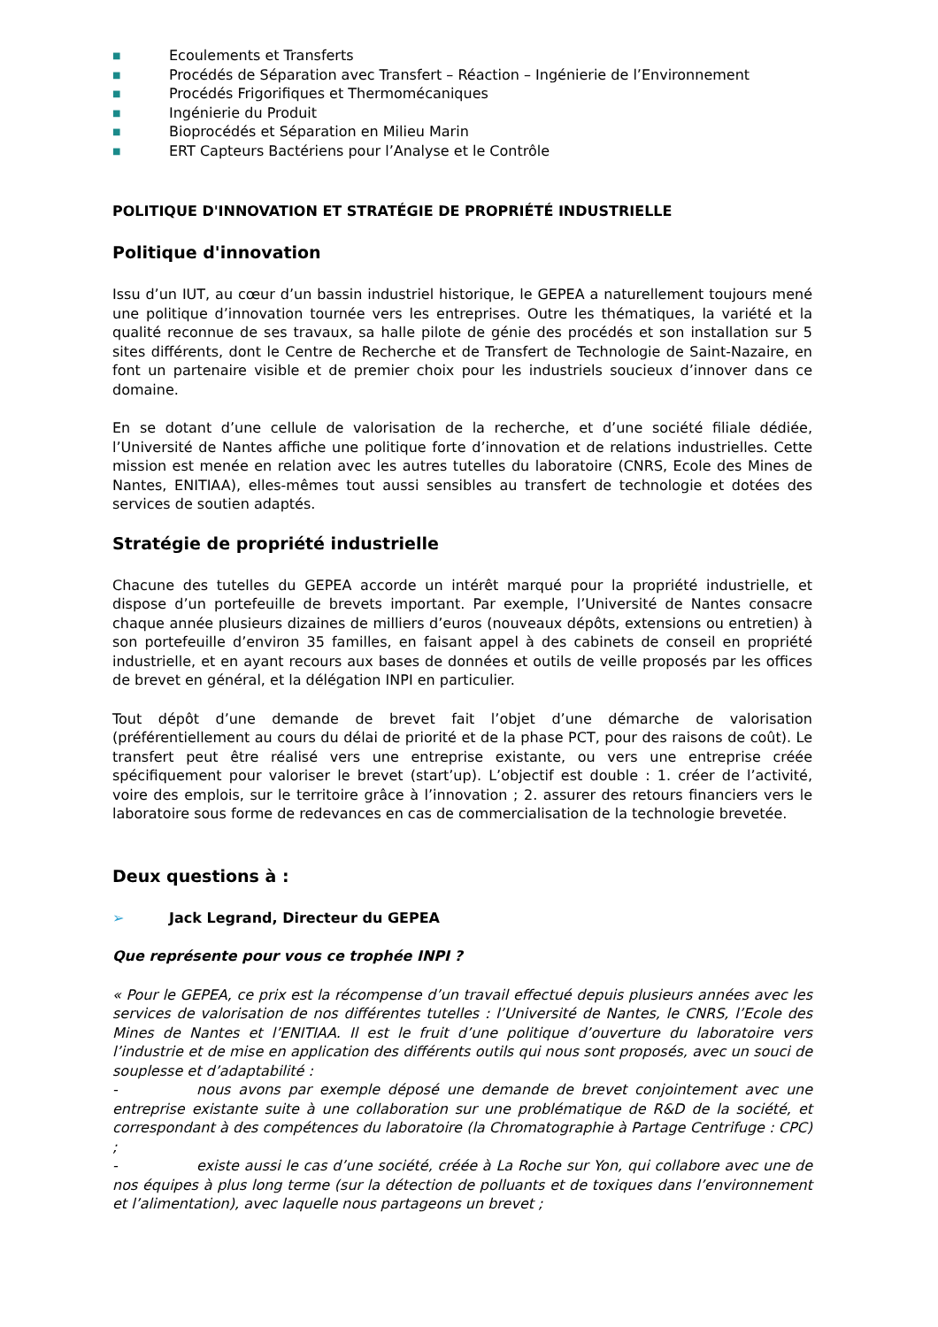■ Ecoulements et Transferts
■ Procédés de Séparation avec Transfert – Réaction – Ingénierie de l’Environnement
■ Procédés Frigorifiques et Thermomécaniques
■ Ingénierie du Produit
■ Bioprocédés et Séparation en Milieu Marin
■ ERT Capteurs Bactériens pour l’Analyse et le Contrôle
POLITIQUE D'INNOVATION ET STRATÉGIE DE PROPRIÉTÉ INDUSTRIELLE
Politique d'innovation
Issu d’un IUT, au cœur d’un bassin industriel historique, le GEPEA a naturellement toujours mené une politique d’innovation tournée vers les entreprises. Outre les thématiques, la variété et la qualité reconnue de ses travaux, sa halle pilote de génie des procédés et son installation sur 5 sites différents, dont le Centre de Recherche et de Transfert de Technologie de Saint-Nazaire, en font un partenaire visible et de premier choix pour les industriels soucieux d’innover dans ce domaine.
En se dotant d’une cellule de valorisation de la recherche, et d’une société filiale dédiée, l’Université de Nantes affiche une politique forte d’innovation et de relations industrielles. Cette mission est menée en relation avec les autres tutelles du laboratoire (CNRS, Ecole des Mines de Nantes, ENITIAA), elles-mêmes tout aussi sensibles au transfert de technologie et dotées des services de soutien adaptés.
Stratégie de propriété industrielle
Chacune des tutelles du GEPEA accorde un intérêt marqué pour la propriété industrielle, et dispose d’un portefeuille de brevets important. Par exemple, l’Université de Nantes consacre chaque année plusieurs dizaines de milliers d’euros (nouveaux dépôts, extensions ou entretien) à son portefeuille d’environ 35 familles, en faisant appel à des cabinets de conseil en propriété industrielle, et en ayant recours aux bases de données et outils de veille proposés par les offices de brevet en général, et la délégation INPI en particulier.
Tout dépôt d’une demande de brevet fait l’objet d’une démarche de valorisation (préférentiellement au cours du délai de priorité et de la phase PCT, pour des raisons de coût). Le transfert peut être réalisé vers une entreprise existante, ou vers une entreprise créée spécifiquement pour valoriser le brevet (start’up). L’objectif est double : 1. créer de l’activité, voire des emplois, sur le territoire grâce à l’innovation ; 2. assurer des retours financiers vers le laboratoire sous forme de redevances en cas de commercialisation de la technologie brevetée.
Deux questions à :
➢ Jack Legrand, Directeur du GEPEA
Que représente pour vous ce trophée INPI ?
« Pour le GEPEA, ce prix est la récompense d’un travail effectué depuis plusieurs années avec les services de valorisation de nos différentes tutelles : l’Université de Nantes, le CNRS, l’Ecole des Mines de Nantes et l’ENITIAA. Il est le fruit d’une politique d’ouverture du laboratoire vers l’industrie et de mise en application des différents outils qui nous sont proposés, avec un souci de souplesse et d’adaptabilité :
- nous avons par exemple déposé une demande de brevet conjointement avec une entreprise existante suite à une collaboration sur une problématique de R&D de la société, et correspondant à des compétences du laboratoire (la Chromatographie à Partage Centrifuge : CPC) ;
- existe aussi le cas d’une société, créée à La Roche sur Yon, qui collabore avec une de nos équipes à plus long terme (sur la détection de polluants et de toxiques dans l’environnement et l’alimentation), avec laquelle nous partageons un brevet ;